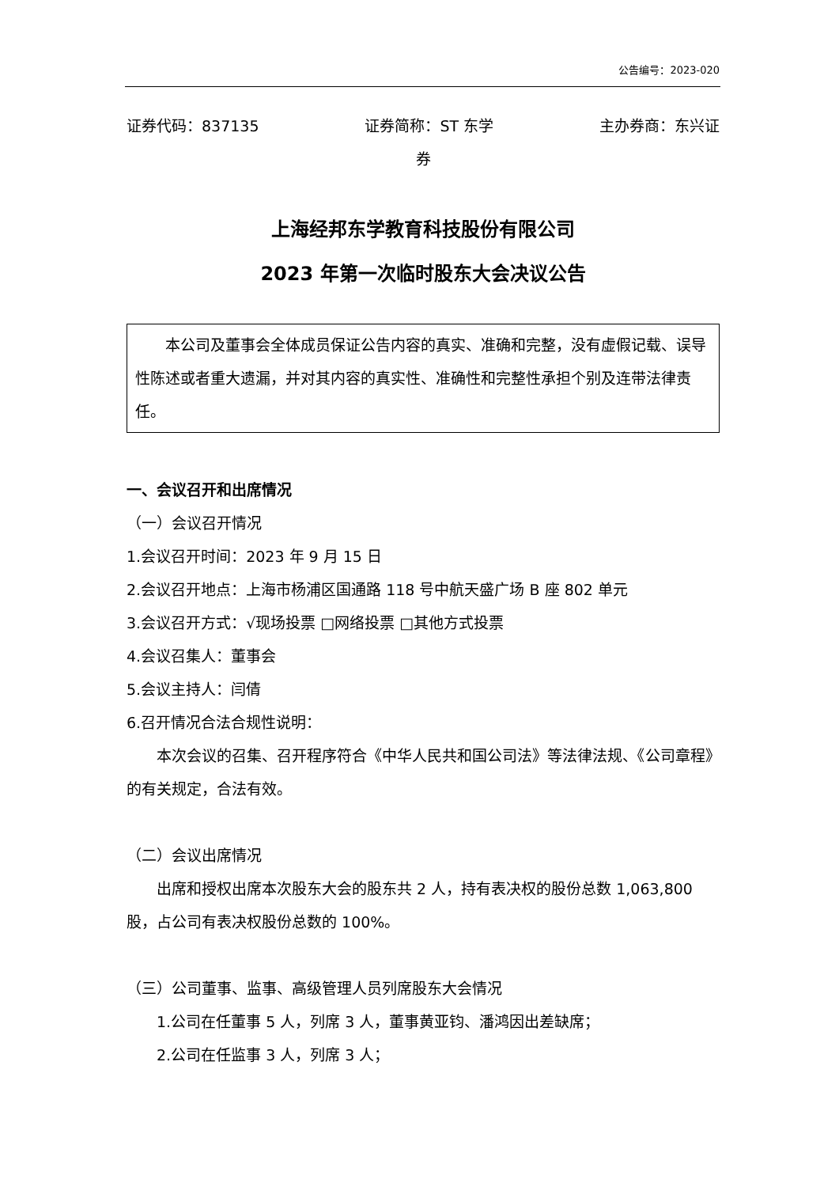公告编号：2023-020
证券代码：837135 证券简称：ST 东学 主办券商：东兴证
券
上海经邦东学教育科技股份有限公司
2023 年第一次临时股东大会决议公告
本公司及董事会全体成员保证公告内容的真实、准确和完整，没有虚假记载、误导性陈述或者重大遗漏，并对其内容的真实性、准确性和完整性承担个别及连带法律责任。
一、会议召开和出席情况
（一）会议召开情况
1.会议召开时间：2023 年 9 月 15 日
2.会议召开地点：上海市杨浦区国通路 118 号中航天盛广场 B 座 802 单元
3.会议召开方式：√现场投票 □网络投票 □其他方式投票
4.会议召集人：董事会
5.会议主持人：闫倩
6.召开情况合法合规性说明：
本次会议的召集、召开程序符合《中华人民共和国公司法》等法律法规、《公司章程》的有关规定，合法有效。
（二）会议出席情况
出席和授权出席本次股东大会的股东共 2 人，持有表决权的股份总数 1,063,800 股，占公司有表决权股份总数的 100%。
（三）公司董事、监事、高级管理人员列席股东大会情况
1.公司在任董事 5 人，列席 3 人，董事黄亚钧、潘鸿因出差缺席；
2.公司在任监事 3 人，列席 3 人；